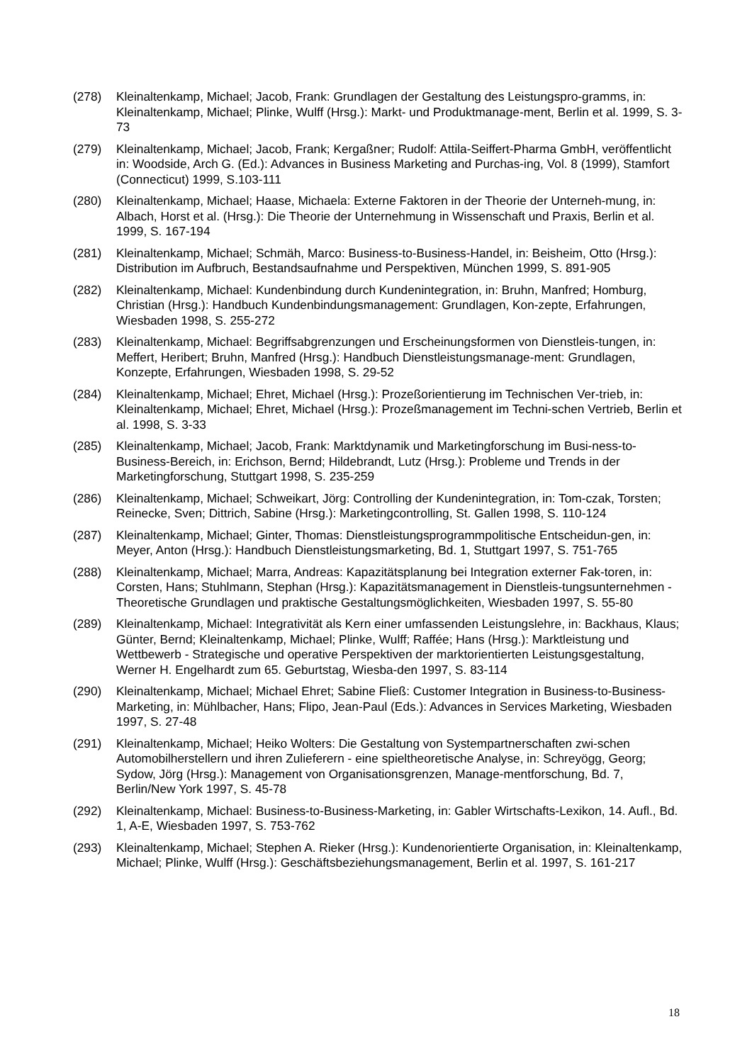(278) Kleinaltenkamp, Michael; Jacob, Frank: Grundlagen der Gestaltung des Leistungspro-gramms, in: Kleinaltenkamp, Michael; Plinke, Wulff (Hrsg.): Markt- und Produktmanage-ment, Berlin et al. 1999, S. 3-73
(279) Kleinaltenkamp, Michael; Jacob, Frank; Kergaßner; Rudolf: Attila-Seiffert-Pharma GmbH, veröffentlicht in: Woodside, Arch G. (Ed.): Advances in Business Marketing and Purchas-ing, Vol. 8 (1999), Stamfort (Connecticut) 1999, S.103-111
(280) Kleinaltenkamp, Michael; Haase, Michaela: Externe Faktoren in der Theorie der Unterneh-mung, in: Albach, Horst et al. (Hrsg.): Die Theorie der Unternehmung in Wissenschaft und Praxis, Berlin et al. 1999, S. 167-194
(281) Kleinaltenkamp, Michael; Schmäh, Marco: Business-to-Business-Handel, in: Beisheim, Otto (Hrsg.): Distribution im Aufbruch, Bestandsaufnahme und Perspektiven, München 1999, S. 891-905
(282) Kleinaltenkamp, Michael: Kundenbindung durch Kundenintegration, in: Bruhn, Manfred; Homburg, Christian (Hrsg.): Handbuch Kundenbindungsmanagement: Grundlagen, Kon-zepte, Erfahrungen, Wiesbaden 1998, S. 255-272
(283) Kleinaltenkamp, Michael: Begriffsabgrenzungen und Erscheinungsformen von Dienstleis-tungen, in: Meffert, Heribert; Bruhn, Manfred (Hrsg.): Handbuch Dienstleistungsmanage-ment: Grundlagen, Konzepte, Erfahrungen, Wiesbaden 1998, S. 29-52
(284) Kleinaltenkamp, Michael; Ehret, Michael (Hrsg.): Prozeßorientierung im Technischen Ver-trieb, in: Kleinaltenkamp, Michael; Ehret, Michael (Hrsg.): Prozeßmanagement im Techni-schen Vertrieb, Berlin et al. 1998, S. 3-33
(285) Kleinaltenkamp, Michael; Jacob, Frank: Marktdynamik und Marketingforschung im Busi-ness-to-Business-Bereich, in: Erichson, Bernd; Hildebrandt, Lutz (Hrsg.): Probleme und Trends in der Marketingforschung, Stuttgart 1998, S. 235-259
(286) Kleinaltenkamp, Michael; Schweikart, Jörg: Controlling der Kundenintegration, in: Tom-czak, Torsten; Reinecke, Sven; Dittrich, Sabine (Hrsg.): Marketingcontrolling, St. Gallen 1998, S. 110-124
(287) Kleinaltenkamp, Michael; Ginter, Thomas: Dienstleistungsprogrammpolitische Entscheidun-gen, in: Meyer, Anton (Hrsg.): Handbuch Dienstleistungsmarketing, Bd. 1, Stuttgart 1997, S. 751-765
(288) Kleinaltenkamp, Michael; Marra, Andreas: Kapazitätsplanung bei Integration externer Fak-toren, in: Corsten, Hans; Stuhlmann, Stephan (Hrsg.): Kapazitätsmanagement in Dienstleis-tungsunternehmen - Theoretische Grundlagen und praktische Gestaltungsmöglichkeiten, Wiesbaden 1997, S. 55-80
(289) Kleinaltenkamp, Michael: Integrativität als Kern einer umfassenden Leistungslehre, in: Backhaus, Klaus; Günter, Bernd; Kleinaltenkamp, Michael; Plinke, Wulff; Raffée; Hans (Hrsg.): Marktleistung und Wettbewerb - Strategische und operative Perspektiven der marktorientierten Leistungsgestaltung, Werner H. Engelhardt zum 65. Geburtstag, Wiesba-den 1997, S. 83-114
(290) Kleinaltenkamp, Michael; Michael Ehret; Sabine Fließ: Customer Integration in Business-to-Business-Marketing, in: Mühlbacher, Hans; Flipo, Jean-Paul (Eds.): Advances in Services Marketing, Wiesbaden 1997, S. 27-48
(291) Kleinaltenkamp, Michael; Heiko Wolters: Die Gestaltung von Systempartnerschaften zwi-schen Automobilherstellern und ihren Zulieferern - eine spieltheoretische Analyse, in: Schreyögg, Georg; Sydow, Jörg (Hrsg.): Management von Organisationsgrenzen, Manage-mentforschung, Bd. 7, Berlin/New York 1997, S. 45-78
(292) Kleinaltenkamp, Michael: Business-to-Business-Marketing, in: Gabler Wirtschafts-Lexikon, 14. Aufl., Bd. 1, A-E, Wiesbaden 1997, S. 753-762
(293) Kleinaltenkamp, Michael; Stephen A. Rieker (Hrsg.): Kundenorientierte Organisation, in: Kleinaltenkamp, Michael; Plinke, Wulff (Hrsg.): Geschäftsbeziehungsmanagement, Berlin et al. 1997, S. 161-217
18